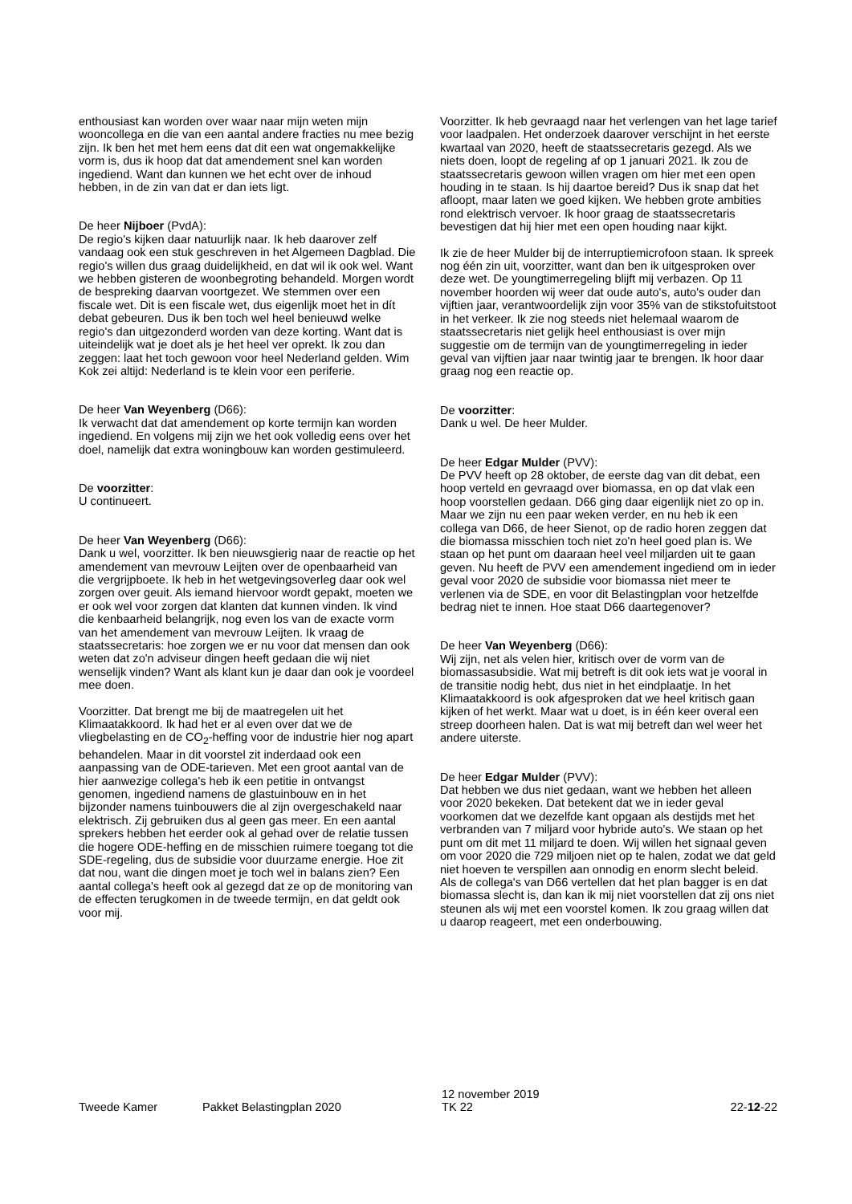enthousiast kan worden over waar naar mijn weten mijn wooncollega en die van een aantal andere fracties nu mee bezig zijn. Ik ben het met hem eens dat dit een wat ongemakkelijke vorm is, dus ik hoop dat dat amendement snel kan worden ingediend. Want dan kunnen we het echt over de inhoud hebben, in de zin van dat er dan iets ligt.
De heer Nijboer (PvdA):
De regio's kijken daar natuurlijk naar. Ik heb daarover zelf vandaag ook een stuk geschreven in het Algemeen Dagblad. Die regio's willen dus graag duidelijkheid, en dat wil ik ook wel. Want we hebben gisteren de woonbegroting behandeld. Morgen wordt de bespreking daarvan voortgezet. We stemmen over een fiscale wet. Dit is een fiscale wet, dus eigenlijk moet het in dít debat gebeuren. Dus ik ben toch wel heel benieuwd welke regio's dan uitgezonderd worden van deze korting. Want dat is uiteindelijk wat je doet als je het heel ver oprekt. Ik zou dan zeggen: laat het toch gewoon voor heel Nederland gelden. Wim Kok zei altijd: Nederland is te klein voor een periferie.
De heer Van Weyenberg (D66):
Ik verwacht dat dat amendement op korte termijn kan worden ingediend. En volgens mij zijn we het ook volledig eens over het doel, namelijk dat extra woningbouw kan worden gestimuleerd.
De voorzitter:
U continueert.
De heer Van Weyenberg (D66):
Dank u wel, voorzitter. Ik ben nieuwsgierig naar de reactie op het amendement van mevrouw Leijten over de openbaarheid van die vergrijpboete. Ik heb in het wetgevingsoverleg daar ook wel zorgen over geuit. Als iemand hiervoor wordt gepakt, moeten we er ook wel voor zorgen dat klanten dat kunnen vinden. Ik vind die kenbaarheid belangrijk, nog even los van de exacte vorm van het amendement van mevrouw Leijten. Ik vraag de staatssecretaris: hoe zorgen we er nu voor dat mensen dan ook weten dat zo'n adviseur dingen heeft gedaan die wij niet wenselijk vinden? Want als klant kun je daar dan ook je voordeel mee doen.
Voorzitter. Dat brengt me bij de maatregelen uit het Klimaatakkoord. Ik had het er al even over dat we de vliegbelasting en de CO<sub>2</sub>-heffing voor de industrie hier nog apart behandelen. Maar in dit voorstel zit inderdaad ook een aanpassing van de ODE-tarieven. Met een groot aantal van de hier aanwezige collega's heb ik een petitie in ontvangst genomen, ingediend namens de glastuinbouw en in het bijzonder namens tuinbouwers die al zijn overgeschakeld naar elektrisch. Zij gebruiken dus al geen gas meer. En een aantal sprekers hebben het eerder ook al gehad over de relatie tussen die hogere ODE-heffing en de misschien ruimere toegang tot die SDE-regeling, dus de subsidie voor duurzame energie. Hoe zit dat nou, want die dingen moet je toch wel in balans zien? Een aantal collega's heeft ook al gezegd dat ze op de monitoring van de effecten terugkomen in de tweede termijn, en dat geldt ook voor mij.
Voorzitter. Ik heb gevraagd naar het verlengen van het lage tarief voor laadpalen. Het onderzoek daarover verschijnt in het eerste kwartaal van 2020, heeft de staatssecretaris gezegd. Als we niets doen, loopt de regeling af op 1 januari 2021. Ik zou de staatssecretaris gewoon willen vragen om hier met een open houding in te staan. Is hij daartoe bereid? Dus ik snap dat het afloopt, maar laten we goed kijken. We hebben grote ambities rond elektrisch vervoer. Ik hoor graag de staatssecretaris bevestigen dat hij hier met een open houding naar kijkt.
Ik zie de heer Mulder bij de interruptiemicrofoon staan. Ik spreek nog één zin uit, voorzitter, want dan ben ik uitgesproken over deze wet. De youngtimerregeling blijft mij verbazen. Op 11 november hoorden wij weer dat oude auto's, auto's ouder dan vijftien jaar, verantwoordelijk zijn voor 35% van de stikstofuitstoot in het verkeer. Ik zie nog steeds niet helemaal waarom de staatssecretaris niet gelijk heel enthousiast is over mijn suggestie om de termijn van de youngtimerregeling in ieder geval van vijftien jaar naar twintig jaar te brengen. Ik hoor daar graag nog een reactie op.
De voorzitter:
Dank u wel. De heer Mulder.
De heer Edgar Mulder (PVV):
De PVV heeft op 28 oktober, de eerste dag van dit debat, een hoop verteld en gevraagd over biomassa, en op dat vlak een hoop voorstellen gedaan. D66 ging daar eigenlijk niet zo op in. Maar we zijn nu een paar weken verder, en nu heb ik een collega van D66, de heer Sienot, op de radio horen zeggen dat die biomassa misschien toch niet zo'n heel goed plan is. We staan op het punt om daaraan heel veel miljarden uit te gaan geven. Nu heeft de PVV een amendement ingediend om in ieder geval voor 2020 de subsidie voor biomassa niet meer te verlenen via de SDE, en voor dit Belastingplan voor hetzelfde bedrag niet te innen. Hoe staat D66 daartegenover?
De heer Van Weyenberg (D66):
Wij zijn, net als velen hier, kritisch over de vorm van de biomassasubsidie. Wat mij betreft is dit ook iets wat je vooral in de transitie nodig hebt, dus niet in het eindplaatje. In het Klimaatakkoord is ook afgesproken dat we heel kritisch gaan kijken of het werkt. Maar wat u doet, is in één keer overal een streep doorheen halen. Dat is wat mij betreft dan wel weer het andere uiterste.
De heer Edgar Mulder (PVV):
Dat hebben we dus niet gedaan, want we hebben het alleen voor 2020 bekeken. Dat betekent dat we in ieder geval voorkomen dat we dezelfde kant opgaan als destijds met het verbranden van 7 miljard voor hybride auto's. We staan op het punt om dit met 11 miljard te doen. Wij willen het signaal geven om voor 2020 die 729 miljoen niet op te halen, zodat we dat geld niet hoeven te verspillen aan onnodig en enorm slecht beleid. Als de collega's van D66 vertellen dat het plan bagger is en dat biomassa slecht is, dan kan ik mij niet voorstellen dat zij ons niet steunen als wij met een voorstel komen. Ik zou graag willen dat u daarop reageert, met een onderbouwing.
Tweede Kamer
Pakket Belastingplan 2020
12 november 2019
TK 22
22-12-22